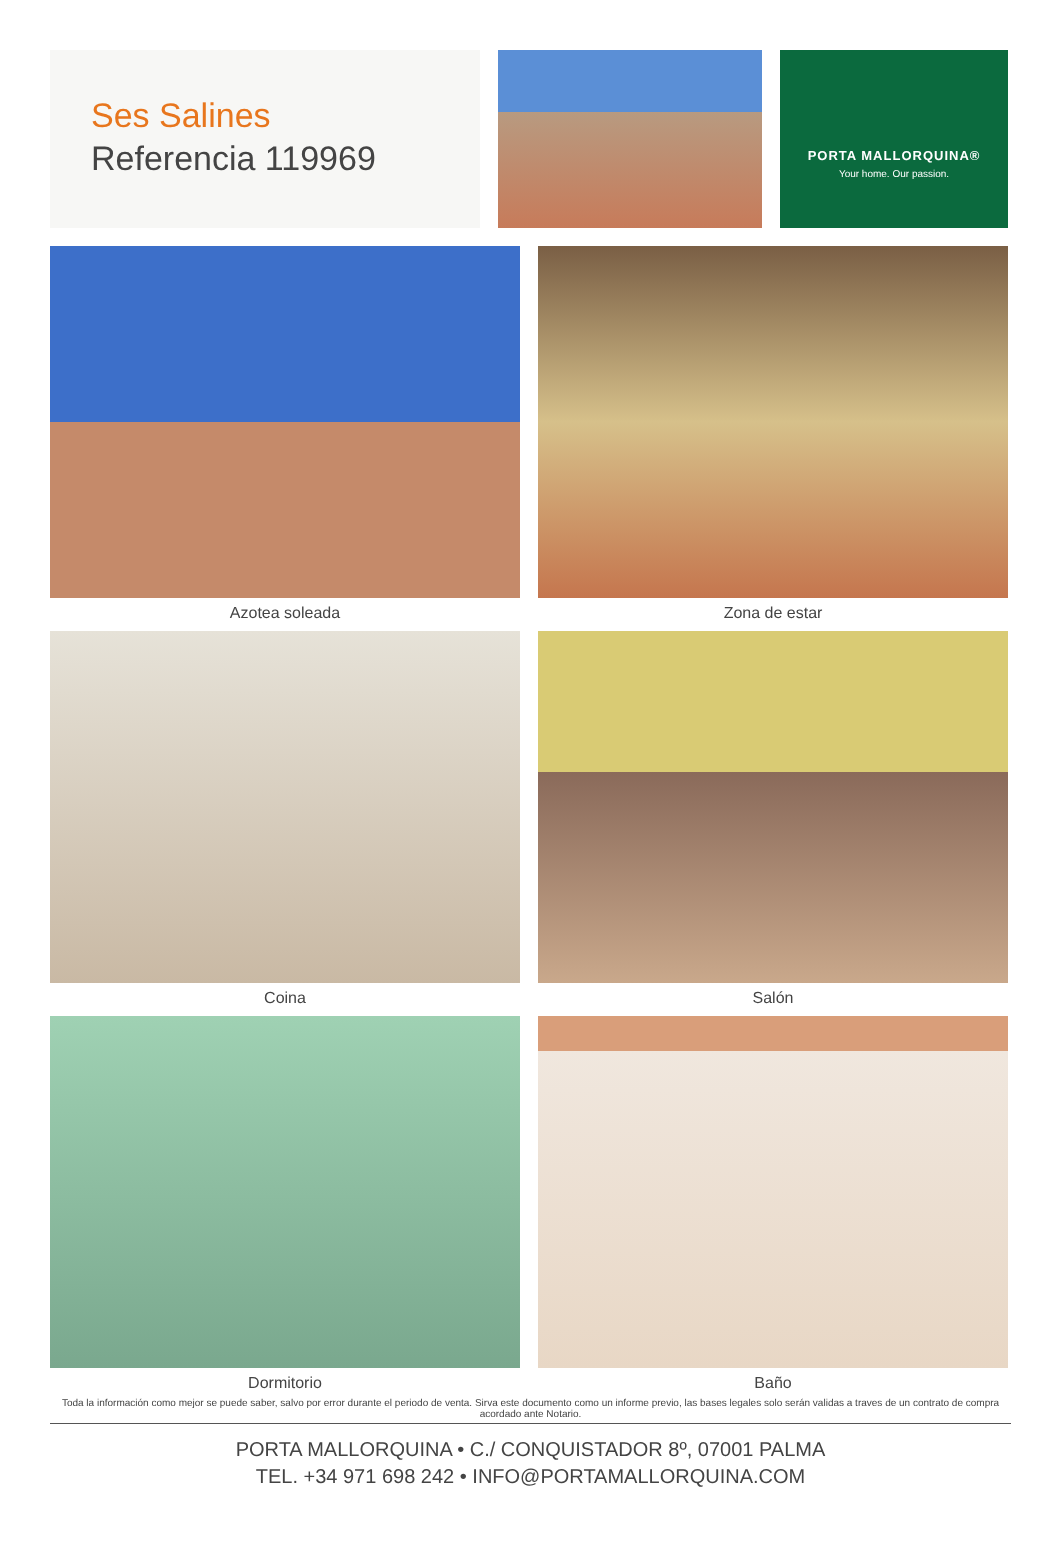Ses Salines
Referencia 119969
PORTA MALLORQUINA®
Your home. Our passion.
Azotea soleada
Zona de estar
Coina
Salón
Dormitorio
Baño
Toda la información como mejor se puede saber, salvo por error durante el periodo de venta. Sirva este documento como un informe previo, las bases legales solo serán validas a traves de un contrato de compra acordado ante Notario.
PORTA MALLORQUINA • C./ CONQUISTADOR 8º, 07001 PALMA
TEL. +34 971 698 242 • INFO@PORTAMALLORQUINA.COM